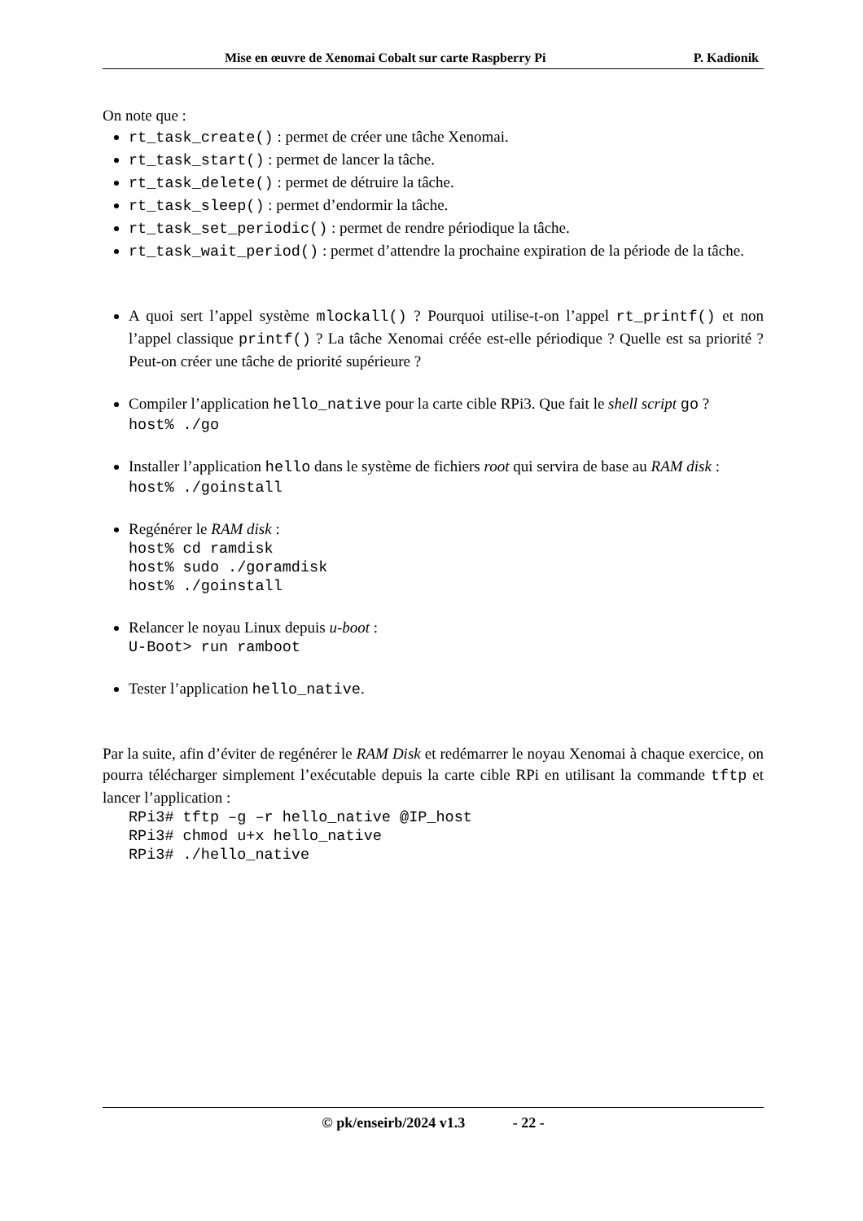Mise en œuvre de Xenomai Cobalt sur carte Raspberry Pi P. Kadionik
On note que :
rt_task_create() : permet de créer une tâche Xenomai.
rt_task_start() : permet de lancer la tâche.
rt_task_delete() : permet de détruire la tâche.
rt_task_sleep() : permet d’endormir la tâche.
rt_task_set_periodic() : permet de rendre périodique la tâche.
rt_task_wait_period() : permet d’attendre la prochaine expiration de la période de la tâche.
A quoi sert l’appel système mlockall() ? Pourquoi utilise-t-on l’appel rt_printf() et non l’appel classique printf() ? La tâche Xenomai créée est-elle périodique ? Quelle est sa priorité ? Peut-on créer une tâche de priorité supérieure ?
Compiler l’application hello_native pour la carte cible RPi3. Que fait le shell script go ?
host% ./go
Installer l’application hello dans le système de fichiers root qui servira de base au RAM disk :
host% ./goinstall
Regénérer le RAM disk :
host% cd ramdisk host% sudo ./goramdisk host% ./goinstall
Relancer le noyau Linux depuis u-boot :
U-Boot> run ramboot
Tester l’application hello_native.
Par la suite, afin d’éviter de regénérer le RAM Disk et redémarrer le noyau Xenomai à chaque exercice, on pourra télécharger simplement l’exécutable depuis la carte cible RPi en utilisant la commande tftp et lancer l’application :
RPi3# tftp –g –r hello_native @IP_host RPi3# chmod u+x hello_native RPi3# ./hello_native
© pk/enseirb/2024 v1.3 - 22 -